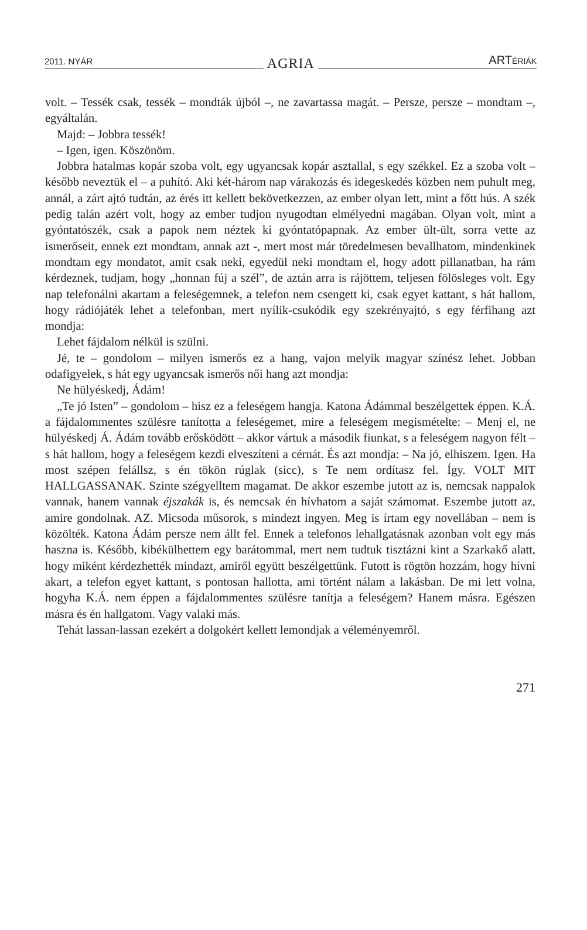2011. NYÁR AGRIA ARTÉRIÁK
volt. – Tessék csak, tessék – mondták újból –, ne zavartassa magát. – Persze, persze – mondtam –, egyáltalán.
Majd: – Jobbra tessék!
– Igen, igen. Köszönöm.
Jobbra hatalmas kopár szoba volt, egy ugyancsak kopár asztallal, s egy székkel. Ez a szoba volt – később neveztük el – a puhító. Aki két-három nap várakozás és idegeskedés közben nem puhult meg, annál, a zárt ajtó tudtán, az érés itt kellett bekövetkezzen, az ember olyan lett, mint a főtt hús. A szék pedig talán azért volt, hogy az ember tudjon nyugodtan elmélyedni magában. Olyan volt, mint a gyóntatószék, csak a papok nem néztek ki gyóntatópapnak. Az ember ült-ült, sorra vette az ismerőseit, ennek ezt mondtam, annak azt -, mert most már töredelmesen bevallhatom, mindenkinek mondtam egy mondatot, amit csak neki, egyedül neki mondtam el, hogy adott pillanatban, ha rám kérdeznek, tudjam, hogy „honnan fúj a szél”, de aztán arra is rájöttem, teljesen fölösleges volt. Egy nap telefonálni akartam a feleségemnek, a telefon nem csengett ki, csak egyet kattant, s hát hallom, hogy rádiójáték lehet a telefonban, mert nyílik-csukódik egy szekrényajtó, s egy férfihang azt mondja:
Lehet fájdalom nélkül is szülni.
Jé, te – gondolom – milyen ismerős ez a hang, vajon melyik magyar színész lehet. Jobban odafigyelek, s hát egy ugyancsak ismerős női hang azt mondja:
Ne hülyéskedj, Ádám!
„Te jó Isten” – gondolom – hisz ez a feleségem hangja. Katona Ádámmal beszélgettek éppen. K.Á. a fájdalommentes szülésre tanította a feleségemet, mire a feleségem megismételte: – Menj el, ne hülyéskedj Á. Ádám tovább erősködött – akkor vártuk a második fiunkat, s a feleségem nagyon félt – s hát hallom, hogy a feleségem kezdi elveszíteni a cérnát. És azt mondja: – Na jó, elhiszem. Igen. Ha most szépen felállsz, s én tökön rúglak (sicc), s Te nem ordítasz fel. Így. VOLT MIT HALLGASSANAK. Szinte szégyelltem magamat. De akkor eszembe jutott az is, nemcsak nappalok vannak, hanem vannak éjszakák is, és nemcsak én hívhatom a saját számomat. Eszembe jutott az, amire gondolnak. AZ. Micsoda műsorok, s mindezt ingyen. Meg is írtam egy novellában – nem is közölték. Katona Ádám persze nem állt fel. Ennek a telefonos lehallgatásnak azonban volt egy más haszna is. Később, kibékülhettem egy barátommal, mert nem tudtuk tisztázni kint a Szarkakő alatt, hogy miként kérdezhették mindazt, amiről együtt beszélgettünk. Futott is rögtön hozzám, hogy hívni akart, a telefon egyet kattant, s pontosan hallotta, ami történt nálam a lakásban. De mi lett volna, hogyha K.Á. nem éppen a fájdalommentes szülésre tanítja a feleségem? Hanem másra. Egészen másra és én hallgatom. Vagy valaki más.
Tehát lassan-lassan ezekért a dolgokért kellett lemondjak a véleményemről.
271